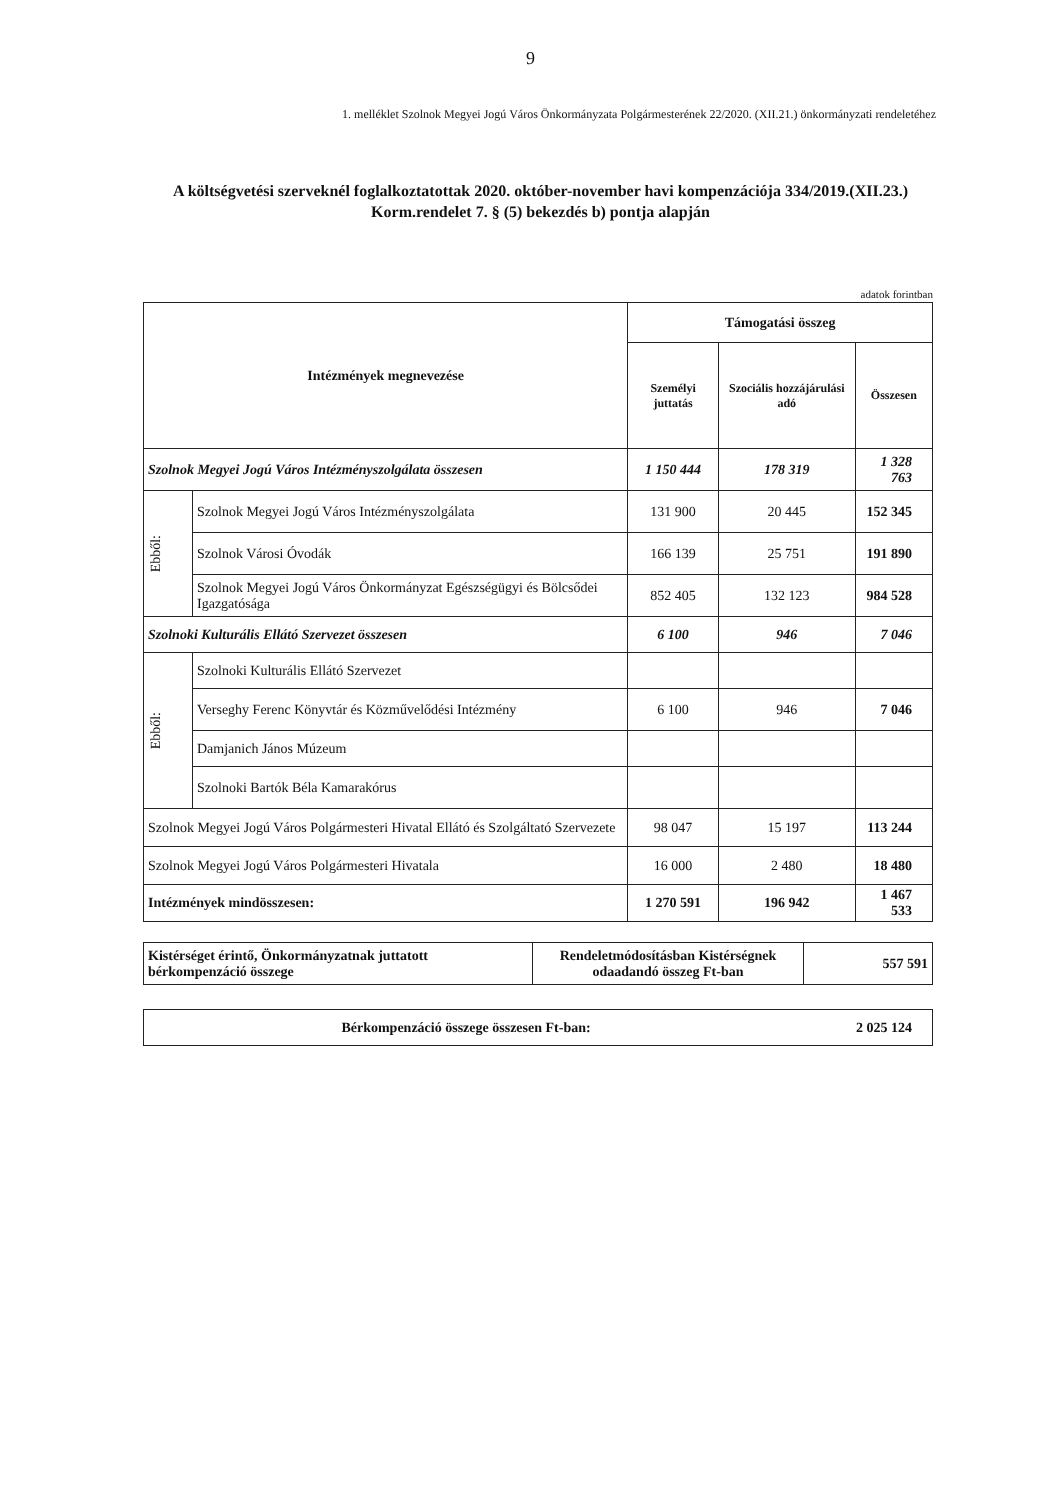9
1. melléklet Szolnok Megyei Jogú Város Önkormányzata Polgármesterének 22/2020. (XII.21.) önkormányzati rendeletéhez
A költségvetési szerveknél foglalkoztatottak 2020. október-november havi kompenzációja 334/2019.(XII.23.) Korm.rendelet 7. § (5) bekezdés b) pontja alapján
adatok forintban
| Intézmények megnevezése | | Támogatási összeg | | |
| --- | --- | --- | --- | --- |
| | | Személyi juttatás | Szociális hozzájárulási adó | Összesen |
| Szolnok Megyei Jogú Város Intézményszolgálata összesen | | 1 150 444 | 178 319 | 1 328 763 |
| Ebből: | Szolnok Megyei Jogú Város Intézményszolgálata | 131 900 | 20 445 | 152 345 |
| | Szolnok Városi Óvodák | 166 139 | 25 751 | 191 890 |
| | Szolnok Megyei Jogú Város Önkormányzat Egészségügyi és Bölcsődei Igazgatósága | 852 405 | 132 123 | 984 528 |
| Szolnoki Kulturális Ellátó Szervezet összesen | | 6 100 | 946 | 7 046 |
| Ebből: | Szolnoki Kulturális Ellátó Szervezet | | | |
| | Verseghy Ferenc Könyvtár és Közművelődési Intézmény | 6 100 | 946 | 7 046 |
| | Damjanich János Múzeum | | | |
| | Szolnoki Bartók Béla Kamarakórus | | | |
| Szolnok Megyei Jogú Város Polgármesteri Hivatal Ellátó és Szolgáltató Szervezete | | 98 047 | 15 197 | 113 244 |
| Szolnok Megyei Jogú Város Polgármesteri Hivatala | | 16 000 | 2 480 | 18 480 |
| Intézmények mindösszesen: | | 1 270 591 | 196 942 | 1 467 533 |
| Kistérséget érintő, Önkormányzatnak juttatott bérkompenzáció összege | Rendeletmódosításban Kistérségnek odaadandó összeg Ft-ban | 557 591 |
| Bérkompenzáció összege összesen Ft-ban: | 2 025 124 |